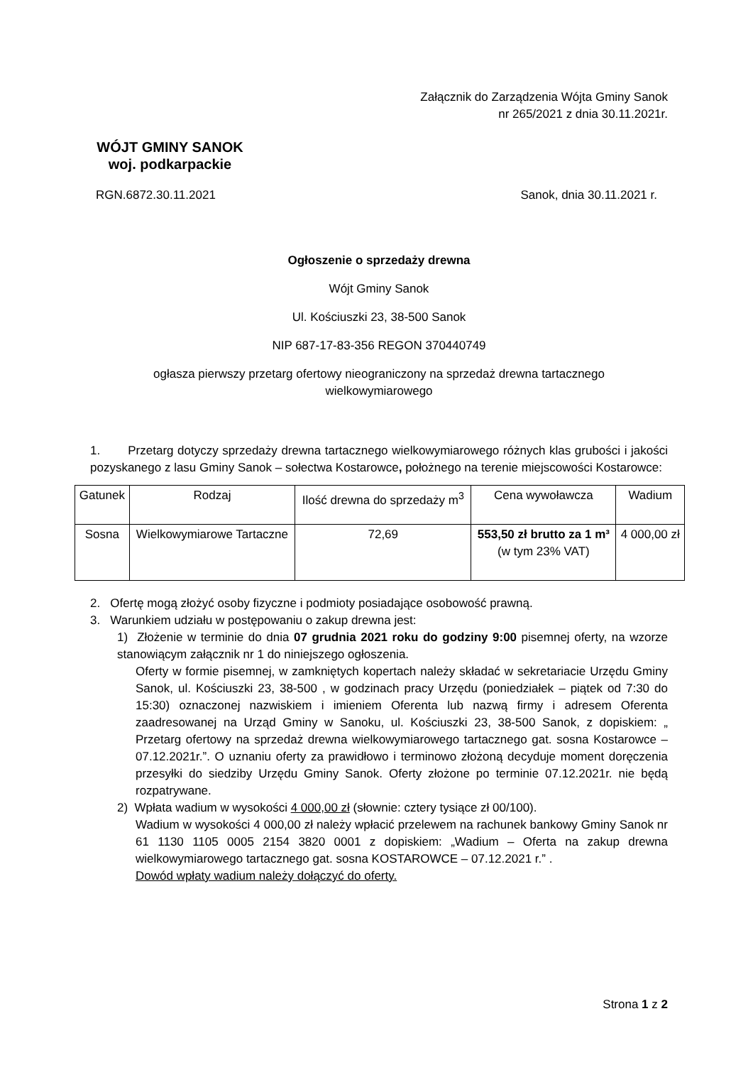Załącznik do Zarządzenia Wójta Gminy Sanok
nr 265/2021 z dnia 30.11.2021r.
WÓJT GMINY SANOK
woj. podkarpackie
RGN.6872.30.11.2021 Sanok, dnia 30.11.2021 r.
Ogłoszenie o sprzedaży drewna
Wójt Gminy Sanok
Ul. Kościuszki 23, 38-500 Sanok
NIP 687-17-83-356 REGON 370440749
ogłasza pierwszy przetarg ofertowy nieograniczony na sprzedaż drewna tartacznego
wielkowymiarowego
1. Przetarg dotyczy sprzedaży drewna tartacznego wielkowymiarowego różnych klas grubości i jakości pozyskanego z lasu Gminy Sanok – sołectwa Kostarowce, położnego na terenie miejscowości Kostarowce:
| Gatunek | Rodzaj | Ilość drewna do sprzedaży m<sup>3</sup> | Cena wywoławcza | Wadium |
| Sosna | Wielkowymiarowe Tartaczne | 72,69 | 553,50 zł brutto za 1 m³ (w tym 23% VAT) | 4 000,00 zł |
2. Ofertę mogą złożyć osoby fizyczne i podmioty posiadające osobowość prawną.
3. Warunkiem udziału w postępowaniu o zakup drewna jest:
1) Złożenie w terminie do dnia 07 grudnia 2021 roku do godziny 9:00 pisemnej oferty, na wzorze stanowiącym załącznik nr 1 do niniejszego ogłoszenia.
Oferty w formie pisemnej, w zamkniętych kopertach należy składać w sekretariacie Urzędu Gminy Sanok, ul. Kościuszki 23, 38-500 , w godzinach pracy Urzędu (poniedziałek – piątek od 7:30 do 15:30) oznaczonej nazwiskiem i imieniem Oferenta lub nazwą firmy i adresem Oferenta zaadresowanej na Urząd Gminy w Sanoku, ul. Kościuszki 23, 38-500 Sanok, z dopiskiem: „ Przetarg ofertowy na sprzedaż drewna wielkowymiarowego tartacznego gat. sosna Kostarowce – 07.12.2021r.”. O uznaniu oferty za prawidłowo i terminowo złożoną decyduje moment doręczenia przesyłki do siedziby Urzędu Gminy Sanok. Oferty złożone po terminie 07.12.2021r. nie będą rozpatrywane.
2) Wpłata wadium w wysokości 4 000,00 zł (słownie: cztery tysiące zł 00/100).
Wadium w wysokości 4 000,00 zł należy wpłacić przelewem na rachunek bankowy Gminy Sanok nr 61 1130 1105 0005 2154 3820 0001 z dopiskiem: „Wadium – Oferta na zakup drewna wielkowymiarowego tartacznego gat. sosna KOSTAROWCE – 07.12.2021 r.” .
Dowód wpłaty wadium należy dołączyć do oferty.
Strona 1 z 2